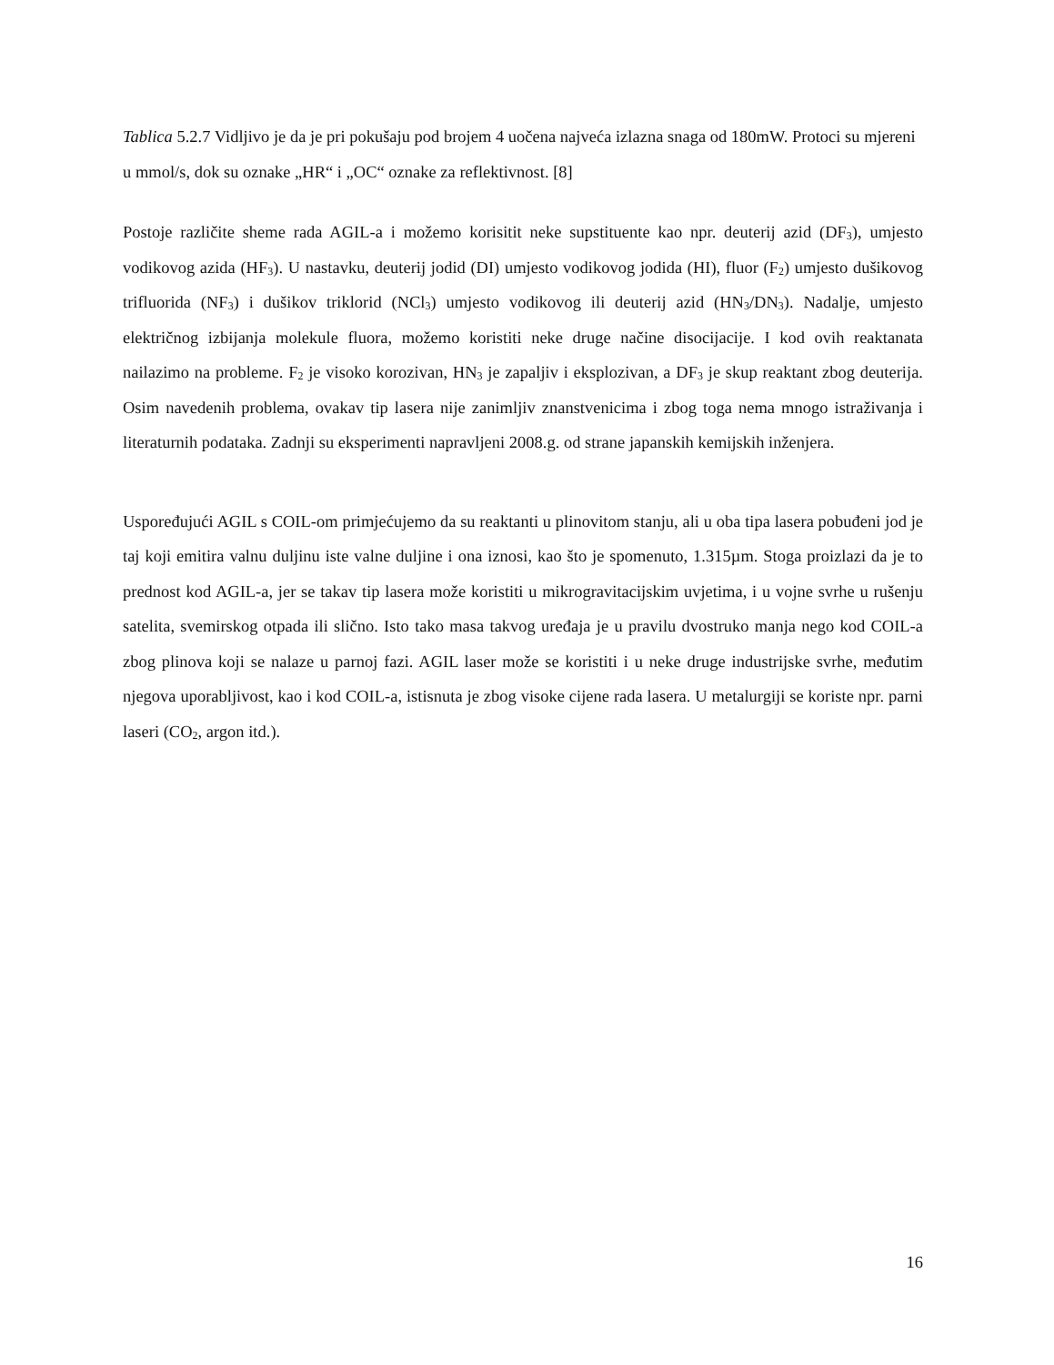Tablica 5.2.7 Vidljivo je da je pri pokušaju pod brojem 4 uočena najveća izlazna snaga od 180mW. Protoci su mjereni u mmol/s, dok su oznake „HR“ i „OC“ oznake za reflektivnost. [8]
Postoje različite sheme rada AGIL-a i možemo korisitit neke supstituente kao npr. deuterij azid (DF<sub>3</sub>), umjesto vodikovog azida (HF<sub>3</sub>). U nastavku, deuterij jodid (DI) umjesto vodikovog jodida (HI), fluor (F<sub>2</sub>) umjesto dušikovog trifluorida (NF<sub>3</sub>) i dušikov triklorid (NCl<sub>3</sub>) umjesto vodikovog ili deuterij azid (HN<sub>3</sub>/DN<sub>3</sub>). Nadalje, umjesto električnog izbijanja molekule fluora, možemo koristiti neke druge načine disocijacije. I kod ovih reaktanata nailazimo na probleme. F<sub>2</sub> je visoko korozivan, HN<sub>3</sub> je zapaljiv i eksplozivan, a DF<sub>3</sub> je skup reaktant zbog deuterija. Osim navedenih problema, ovakav tip lasera nije zanimljiv znanstvenicima i zbog toga nema mnogo istraživanja i literaturnih podataka. Zadnji su eksperimenti napravljeni 2008.g. od strane japanskih kemijskih inženjera.
Uspoređujući AGIL s COIL-om primjećujemo da su reaktanti u plinovitom stanju, ali u oba tipa lasera pobuđeni jod je taj koji emitira valnu duljinu iste valne duljine i ona iznosi, kao što je spomenuto, 1.315µm. Stoga proizlazi da je to prednost kod AGIL-a, jer se takav tip lasera može koristiti u mikrogravitacijskim uvjetima, i u vojne svrhe u rušenju satelita, svemirskog otpada ili slično. Isto tako masa takvog uređaja je u pravilu dvostruko manja nego kod COIL-a zbog plinova koji se nalaze u parnoj fazi. AGIL laser može se koristiti i u neke druge industrijske svrhe, međutim njegova uporabljivost, kao i kod COIL-a, istisnuta je zbog visoke cijene rada lasera. U metalurgiji se koriste npr. parni laseri (CO<sub>2</sub>, argon itd.).
16